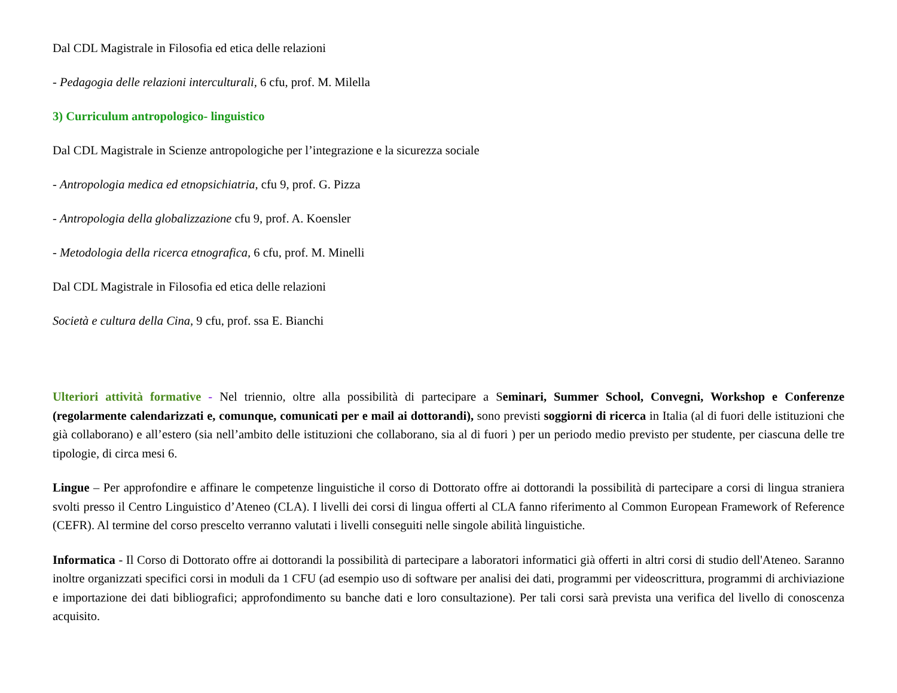Dal CDL Magistrale in Filosofia ed etica delle relazioni
- Pedagogia delle relazioni interculturali, 6 cfu, prof. M. Milella
3) Curriculum antropologico- linguistico
Dal CDL Magistrale in Scienze antropologiche per l’integrazione e la sicurezza sociale
- Antropologia medica ed etnopsichiatria, cfu 9, prof. G. Pizza
- Antropologia della globalizzazione cfu 9, prof. A. Koensler
- Metodologia della ricerca etnografica, 6 cfu, prof. M. Minelli
Dal CDL Magistrale in Filosofia ed etica delle relazioni
Società e cultura della Cina, 9 cfu, prof. ssa E. Bianchi
Ulteriori attività formative - Nel triennio, oltre alla possibilità di partecipare a Seminari, Summer School, Convegni, Workshop e Conferenze (regolarmente calendarizzati e, comunque, comunicati per e mail ai dottorandi), sono previsti soggiorni di ricerca in Italia (al di fuori delle istituzioni che già collaborano) e all’estero (sia nell’ambito delle istituzioni che collaborano, sia al di fuori ) per un periodo medio previsto per studente, per ciascuna delle tre tipologie, di circa mesi 6.
Lingue – Per approfondire e affinare le competenze linguistiche il corso di Dottorato offre ai dottorandi la possibilità di partecipare a corsi di lingua straniera svolti presso il Centro Linguistico d’Ateneo (CLA). I livelli dei corsi di lingua offerti al CLA fanno riferimento al Common European Framework of Reference (CEFR). Al termine del corso prescelto verranno valutati i livelli conseguiti nelle singole abilità linguistiche.
Informatica - Il Corso di Dottorato offre ai dottorandi la possibilità di partecipare a laboratori informatici già offerti in altri corsi di studio dell'Ateneo. Saranno inoltre organizzati specifici corsi in moduli da 1 CFU (ad esempio uso di software per analisi dei dati, programmi per videoscrittura, programmi di archiviazione e importazione dei dati bibliografici; approfondimento su banche dati e loro consultazione). Per tali corsi sarà prevista una verifica del livello di conoscenza acquisito.